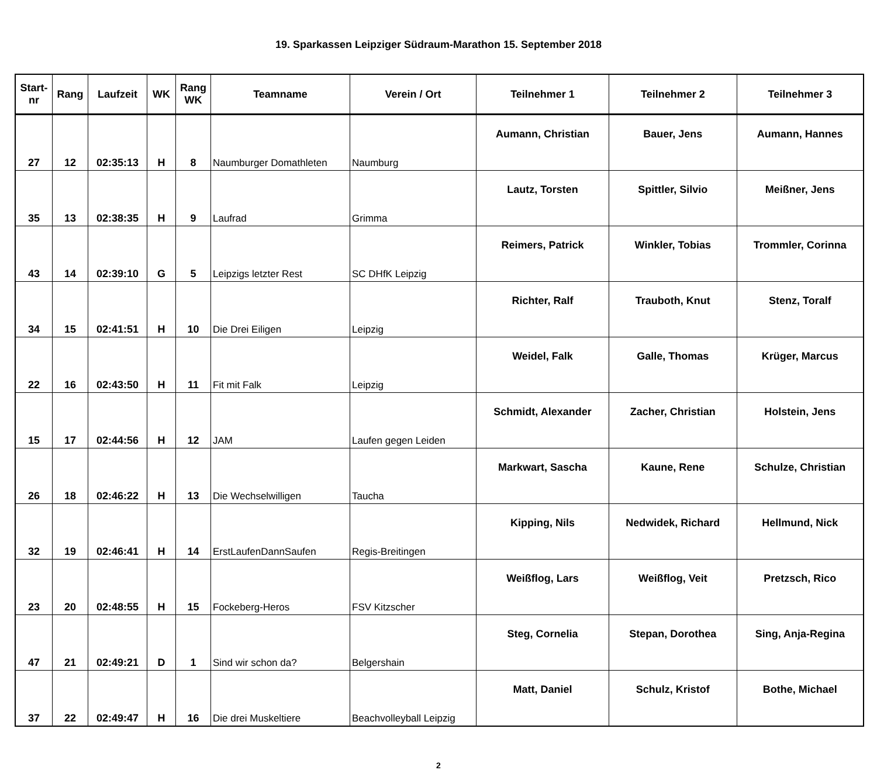19. Sparkassen Leipziger Südraum-Marathon 15. September 2018
| Start- nr | Rang | Laufzeit | WK | Rang WK | Teamname | Verein / Ort | Teilnehmer 1 | Teilnehmer 2 | Teilnehmer 3 |
| --- | --- | --- | --- | --- | --- | --- | --- | --- | --- |
| 27 | 12 | 02:35:13 | H | 8 | Naumburger Domathleten | Naumburg | Aumann, Christian | Bauer, Jens | Aumann, Hannes |
| 35 | 13 | 02:38:35 | H | 9 | Laufrad | Grimma | Lautz, Torsten | Spittler, Silvio | Meißner, Jens |
| 43 | 14 | 02:39:10 | G | 5 | Leipzigs letzter Rest | SC DHfK Leipzig | Reimers, Patrick | Winkler, Tobias | Trommler, Corinna |
| 34 | 15 | 02:41:51 | H | 10 | Die Drei Eiligen | Leipzig | Richter, Ralf | Trauboth, Knut | Stenz, Toralf |
| 22 | 16 | 02:43:50 | H | 11 | Fit mit Falk | Leipzig | Weidel, Falk | Galle, Thomas | Krüger, Marcus |
| 15 | 17 | 02:44:56 | H | 12 | JAM | Laufen gegen Leiden | Schmidt, Alexander | Zacher, Christian | Holstein, Jens |
| 26 | 18 | 02:46:22 | H | 13 | Die Wechselwilligen | Taucha | Markwart, Sascha | Kaune, Rene | Schulze, Christian |
| 32 | 19 | 02:46:41 | H | 14 | ErstLaufenDannSaufen | Regis-Breitingen | Kipping, Nils | Nedwidek, Richard | Hellmund, Nick |
| 23 | 20 | 02:48:55 | H | 15 | Fockeberg-Heros | FSV Kitzscher | Weißflog, Lars | Weißflog, Veit | Pretzsch, Rico |
| 47 | 21 | 02:49:21 | D | 1 | Sind wir schon da? | Belgershain | Steg, Cornelia | Stepan, Dorothea | Sing, Anja-Regina |
| 37 | 22 | 02:49:47 | H | 16 | Die drei Muskeltiere | Beachvolleyball Leipzig | Matt, Daniel | Schulz, Kristof | Bothe, Michael |
2